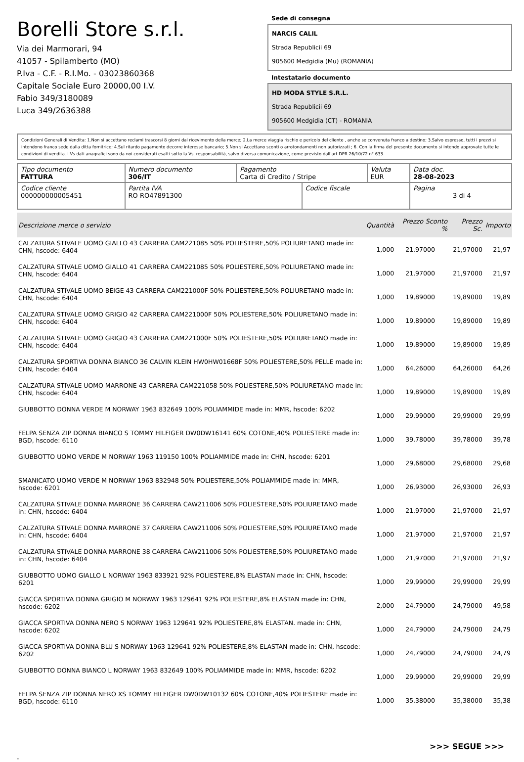Borelli Store s.r.l.
Via dei Marmorari, 94
41057 - Spilamberto (MO)
P.Iva - C.F. - R.I.Mo. - 03023860368
Capitale Sociale Euro 20000,00 I.V.
Fabio 349/3180089
Luca 349/2636388
Sede di consegna
NARCIS CALIL
Strada Republicii 69
905600 Medgidia (Mu) (ROMANIA)
Intestatario documento
HD MODA STYLE S.R.L.
Strada Republicii 69
905600 Medgidia (CT) - ROMANIA
Condizioni Generali di Vendita: 1.Non si accettano reclami trascorsi 8 giorni dal ricevimento della merce; 2.La merce viaggia rischio e pericolo del cliente , anche se convenuta franco a destino; 3.Salvo espresso, tutti i prezzi si intendono franco sede dalla ditta fornitrice; 4.Sul ritardo pagamento decorre interesse bancario; 5.Non si Accettano sconti o arrotondamenti non autorizzati ; 6. Con la firma del presente documento si intendo approvate tutte le condizioni di vendita. I Vs dati anagrafici sono da noi considerati esatti sotto la Vs. responsabilità, salvo diversa comunicazione, come previsto dall'art DPR 26/10/72 n° 633.
| Tipo documento FATTURA | Numero documento 306/IT | Pagamento Carta di Credito / Stripe | | Valuta EUR | Data doc. 28-08-2023 |
| Codice cliente 000000000005451 | Partita IVA RO RO47891300 | | Codice fiscale | | Pagina 3 di 4 |
| Descrizione merce o servizio | Quantità | Prezzo Sconto % | Prezzo Sc. | Importo |
| --- | --- | --- | --- | --- |
| CALZATURA STIVALE UOMO GIALLO 43 CARRERA CAM221085 50% POLIESTERE,50% POLIURETANO made in: CHN, hscode: 6404 | 1,000 | 21,97000 | 21,97000 | 21,97 |
| CALZATURA STIVALE UOMO GIALLO 41 CARRERA CAM221085 50% POLIESTERE,50% POLIURETANO made in: CHN, hscode: 6404 | 1,000 | 21,97000 | 21,97000 | 21,97 |
| CALZATURA STIVALE UOMO BEIGE 43 CARRERA CAM221000F 50% POLIESTERE,50% POLIURETANO made in: CHN, hscode: 6404 | 1,000 | 19,89000 | 19,89000 | 19,89 |
| CALZATURA STIVALE UOMO GRIGIO 42 CARRERA CAM221000F 50% POLIESTERE,50% POLIURETANO made in: CHN, hscode: 6404 | 1,000 | 19,89000 | 19,89000 | 19,89 |
| CALZATURA STIVALE UOMO GRIGIO 43 CARRERA CAM221000F 50% POLIESTERE,50% POLIURETANO made in: CHN, hscode: 6404 | 1,000 | 19,89000 | 19,89000 | 19,89 |
| CALZATURA SPORTIVA DONNA BIANCO 36 CALVIN KLEIN HW0HW01668F 50% POLIESTERE,50% PELLE made in: CHN, hscode: 6404 | 1,000 | 64,26000 | 64,26000 | 64,26 |
| CALZATURA STIVALE UOMO MARRONE 43 CARRERA CAM221058 50% POLIESTERE,50% POLIURETANO made in: CHN, hscode: 6404 | 1,000 | 19,89000 | 19,89000 | 19,89 |
| GIUBBOTTO DONNA VERDE M NORWAY 1963 832649 100% POLIAMMIDE made in: MMR, hscode: 6202 | 1,000 | 29,99000 | 29,99000 | 29,99 |
| FELPA SENZA ZIP DONNA BIANCO S TOMMY HILFIGER DW0DW16141 60% COTONE,40% POLIESTERE made in: BGD, hscode: 6110 | 1,000 | 39,78000 | 39,78000 | 39,78 |
| GIUBBOTTO UOMO VERDE M NORWAY 1963 119150 100% POLIAMMIDE made in: CHN, hscode: 6201 | 1,000 | 29,68000 | 29,68000 | 29,68 |
| SMANICATO UOMO VERDE M NORWAY 1963 832948 50% POLIESTERE,50% POLIAMMIDE made in: MMR, hscode: 6201 | 1,000 | 26,93000 | 26,93000 | 26,93 |
| CALZATURA STIVALE DONNA MARRONE 36 CARRERA CAW211006 50% POLIESTERE,50% POLIURETANO made in: CHN, hscode: 6404 | 1,000 | 21,97000 | 21,97000 | 21,97 |
| CALZATURA STIVALE DONNA MARRONE 37 CARRERA CAW211006 50% POLIESTERE,50% POLIURETANO made in: CHN, hscode: 6404 | 1,000 | 21,97000 | 21,97000 | 21,97 |
| CALZATURA STIVALE DONNA MARRONE 38 CARRERA CAW211006 50% POLIESTERE,50% POLIURETANO made in: CHN, hscode: 6404 | 1,000 | 21,97000 | 21,97000 | 21,97 |
| GIUBBOTTO UOMO GIALLO L NORWAY 1963 833921 92% POLIESTERE,8% ELASTAN made in: CHN, hscode: 6201 | 1,000 | 29,99000 | 29,99000 | 29,99 |
| GIACCA SPORTIVA DONNA GRIGIO M NORWAY 1963 129641 92% POLIESTERE,8% ELASTAN made in: CHN, hscode: 6202 | 2,000 | 24,79000 | 24,79000 | 49,58 |
| GIACCA SPORTIVA DONNA NERO S NORWAY 1963 129641 92% POLIESTERE,8% ELASTAN. made in: CHN, hscode: 6202 | 1,000 | 24,79000 | 24,79000 | 24,79 |
| GIACCA SPORTIVA DONNA BLU S NORWAY 1963 129641 92% POLIESTERE,8% ELASTAN made in: CHN, hscode: 6202 | 1,000 | 24,79000 | 24,79000 | 24,79 |
| GIUBBOTTO DONNA BIANCO L NORWAY 1963 832649 100% POLIAMMIDE made in: MMR, hscode: 6202 | 1,000 | 29,99000 | 29,99000 | 29,99 |
| FELPA SENZA ZIP DONNA NERO XS TOMMY HILFIGER DW0DW10132 60% COTONE,40% POLIESTERE made in: BGD, hscode: 6110 | 1,000 | 35,38000 | 35,38000 | 35,38 |
>>> SEGUE >>>
-